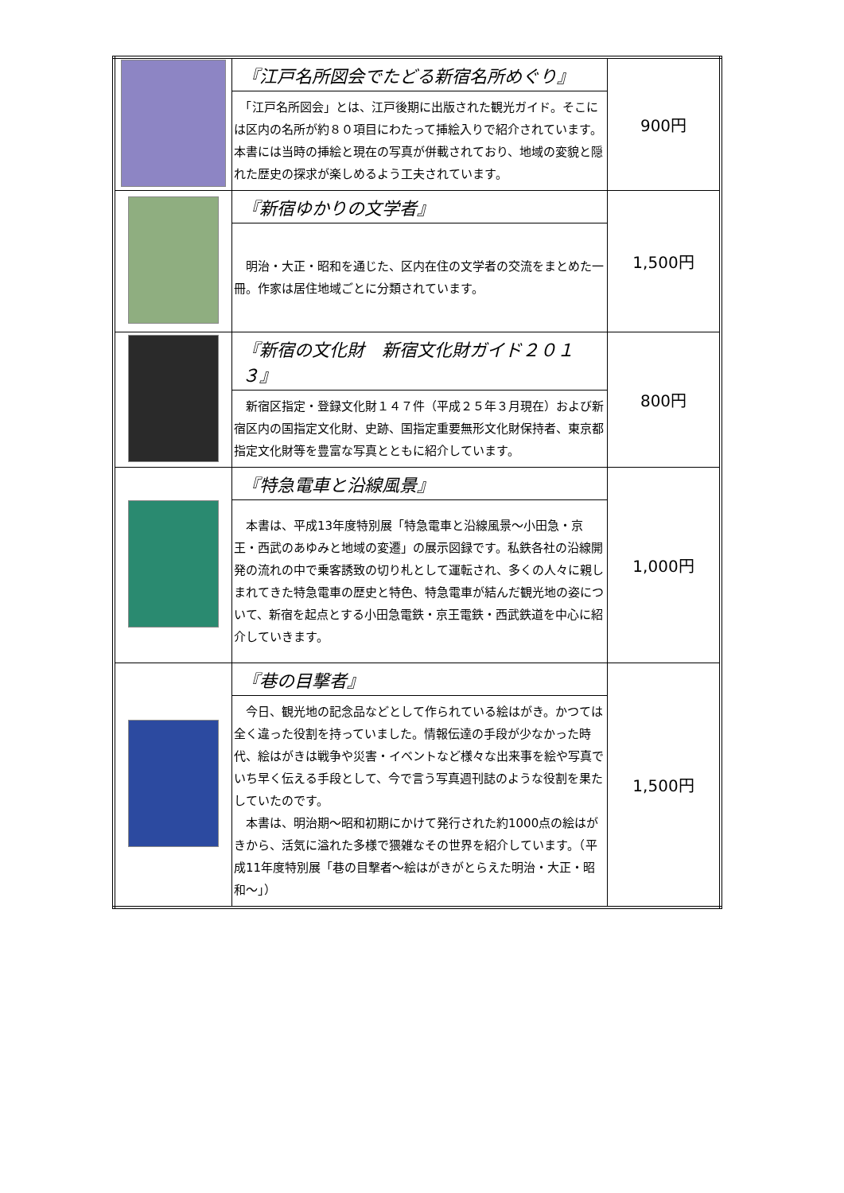| | 『江戸名所図会でたどる新宿名所めぐり』 「江戸名所図会」とは、江戸後期に出版された観光ガイド。そこには区内の名所が約８０項目にわたって挿絵入りで紹介されています。本書には当時の挿絵と現在の写真が併載されており、地域の変貌と隠れた歴史の探求が楽しめるよう工夫されています。 | 900円 |
| | 『新宿ゆかりの文学者』 明治・大正・昭和を通じた、区内在住の文学者の交流をまとめた一冊。作家は居住地域ごとに分類されています。 | 1,500円 |
| | 『新宿の文化財 新宿文化財ガイド２０１３』 新宿区指定・登録文化財１４７件（平成２５年３月現在）および新宿区内の国指定文化財、史跡、国指定重要無形文化財保持者、東京都指定文化財等を豊富な写真とともに紹介しています。 | 800円 |
| | 『特急電車と沿線風景』 本書は、平成13年度特別展「特急電車と沿線風景～小田急・京王・西武のあゆみと地域の変遷」の展示図録です。私鉄各社の沿線開発の流れの中で乗客誘致の切り札として運転され、多くの人々に親しまれてきた特急電車の歴史と特色、特急電車が結んだ観光地の姿について、新宿を起点とする小田急電鉄・京王電鉄・西武鉄道を中心に紹介していきます。 | 1,000円 |
| | 『巷の目撃者』 今日、観光地の記念品などとして作られている絵はがき。かつては全く違った役割を持っていました。情報伝達の手段が少なかった時代、絵はがきは戦争や災害・イベントなど様々な出来事を絵や写真でいち早く伝える手段として、今で言う写真週刊誌のような役割を果たしていたのです。 本書は、明治期～昭和初期にかけて発行された約1000点の絵はがきから、活気に溢れた多様で猥雑なその世界を紹介しています。（平成11年度特別展「巷の目撃者～絵はがきがとらえた明治・大正・昭和～」） | 1,500円 |